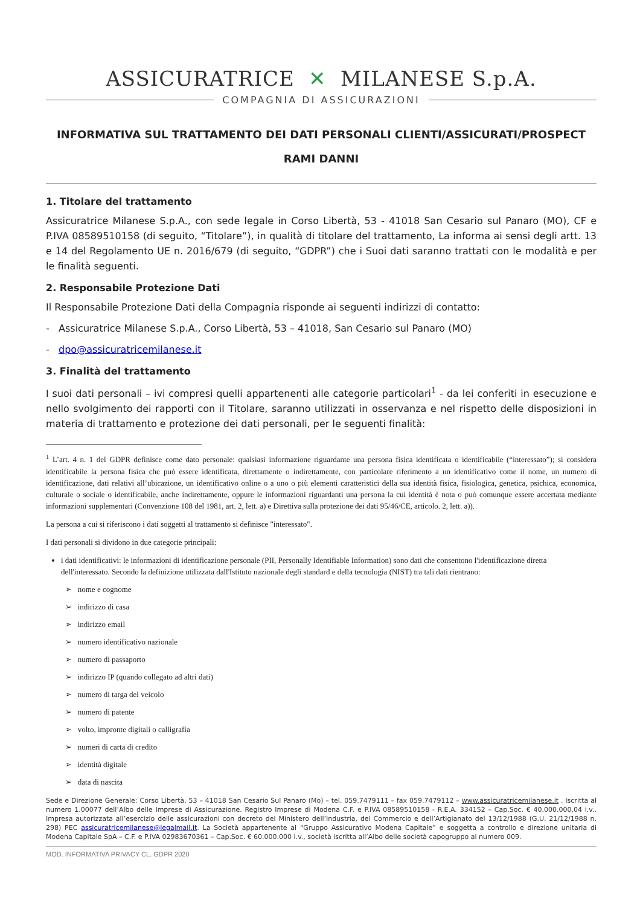ASSICURATRICE ✕ MILANESE S.p.A.
COMPAGNIA DI ASSICURAZIONI
INFORMATIVA SUL TRATTAMENTO DEI DATI PERSONALI CLIENTI/ASSICURATI/PROSPECT
RAMI DANNI
1. Titolare del trattamento
Assicuratrice Milanese S.p.A., con sede legale in Corso Libertà, 53 - 41018 San Cesario sul Panaro (MO), CF e P.IVA 08589510158 (di seguito, “Titolare”), in qualità di titolare del trattamento, La informa ai sensi degli artt. 13 e 14 del Regolamento UE n. 2016/679 (di seguito, “GDPR”) che i Suoi dati saranno trattati con le modalità e per le finalità seguenti.
2. Responsabile Protezione Dati
Il Responsabile Protezione Dati della Compagnia risponde ai seguenti indirizzi di contatto:
- Assicuratrice Milanese S.p.A., Corso Libertà, 53 – 41018, San Cesario sul Panaro (MO)
- dpo@assicuratricemilanese.it
3. Finalità del trattamento
I suoi dati personali – ivi compresi quelli appartenenti alle categorie particolari<sup>1</sup> - da lei conferiti in esecuzione e nello svolgimento dei rapporti con il Titolare, saranno utilizzati in osservanza e nel rispetto delle disposizioni in materia di trattamento e protezione dei dati personali, per le seguenti finalità:
<sup>1</sup> L’art. 4 n. 1 del GDPR definisce come dato personale: qualsiasi informazione riguardante una persona fisica identificata o identificabile (“interessato”); si considera identificabile la persona fisica che può essere identificata, direttamente o indirettamente, con particolare riferimento a un identificativo come il nome, un numero di identificazione, dati relativi all’ubicazione, un identificativo online o a uno o più elementi caratteristici della sua identità fisica, fisiologica, genetica, psichica, economica, culturale o sociale o identificabile, anche indirettamente, oppure le informazioni riguardanti una persona la cui identità è nota o può comunque essere accertata mediante informazioni supplementari (Convenzione 108 del 1981, art. 2, lett. a) e Direttiva sulla protezione dei dati 95/46/CE, articolo. 2, lett. a)).
La persona a cui si riferiscono i dati soggetti al trattamento si definisce "interessato".
I dati personali si dividono in due categorie principali:
i dati identificativi: le informazioni di identificazione personale (PII, Personally Identifiable Information) sono dati che consentono l'identificazione diretta dell'interessato. Secondo la definizione utilizzata dall'Istituto nazionale degli standard e della tecnologia (NIST) tra tali dati rientrano:
➢ nome e cognome
➢ indirizzo di casa
➢ indirizzo email
➢ numero identificativo nazionale
➢ numero di passaporto
➢ indirizzo IP (quando collegato ad altri dati)
➢ numero di targa del veicolo
➢ numero di patente
➢ volto, impronte digitali o calligrafia
➢ numeri di carta di credito
➢ identità digitale
➢ data di nascita
Sede e Direzione Generale: Corso Libertà, 53 – 41018 San Cesario Sul Panaro (Mo) – tel. 059.7479111 – fax 059.7479112 – www.assicuratricemilanese.it . Iscritta al numero 1.00077 dell’Albo delle Imprese di Assicurazione. Registro Imprese di Modena C.F. e P.IVA 08589510158 - R.E.A. 334152 – Cap.Soc. € 40.000.000,04 i.v.. Impresa autorizzata all’esercizio delle assicurazioni con decreto del Ministero dell’Industria, del Commercio e dell’Artigianato del 13/12/1988 (G.U. 21/12/1988 n. 298) PEC assicuratricemilanese@legalmail.it. La Società appartenente al “Gruppo Assicurativo Modena Capitale” e soggetta a controllo e direzione unitaria di Modena Capitale SpA – C.F. e P.IVA 02983670361 – Cap.Soc. € 60.000.000 i.v., società iscritta all’Albo delle società capogruppo al numero 009.
MOD. INFORMATIVA PRIVACY CL. GDPR 2020